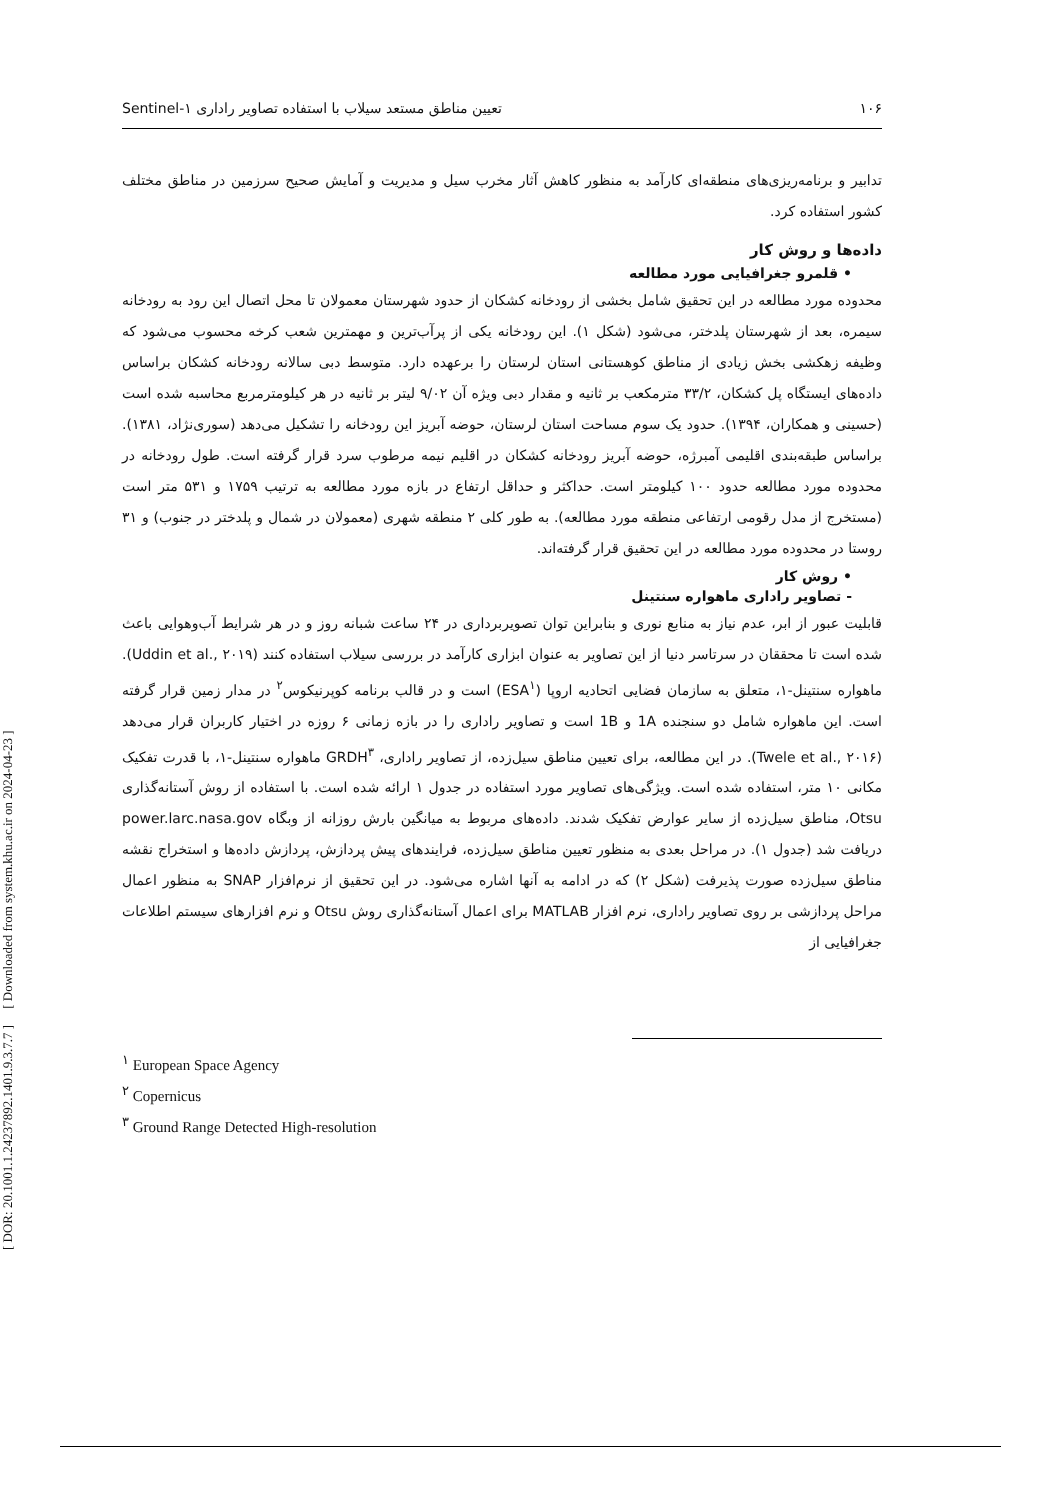[ DOR: 20.1001.1.24237892.1401.9.3.7.7 ] [ Downloaded from system.khu.ac.ir on 2024-04-23 ]
۱۰۶ تعیین مناطق مستعد سیلاب با استفاده تصاویر راداری ۱-Sentinel
تدابیر و برنامه‌ریزی‌های منطقه‌ای کارآمد به منظور کاهش آثار مخرب سیل و مدیریت و آمایش صحیح سرزمین در مناطق مختلف کشور استفاده کرد.
داده‌ها و روش کار
• قلمرو جغرافیایی مورد مطالعه
محدوده مورد مطالعه در این تحقیق شامل بخشی از رودخانه کشکان از حدود شهرستان معمولان تا محل اتصال این رود به رودخانه سیمره، بعد از شهرستان پلدختر، می‌شود (شکل ۱). این رودخانه یکی از پرآب‌ترین و مهمترین شعب کرخه محسوب می‌شود که وظیفه زهکشی بخش زیادی از مناطق کوهستانی استان لرستان را برعهده دارد. متوسط دبی سالانه رودخانه کشکان براساس داده‌های ایستگاه پل کشکان، ۳۳/۲ مترمکعب بر ثانیه و مقدار دبی ویژه آن ۹/۰۲ لیتر بر ثانیه در هر کیلومترمربع محاسبه شده است (حسینی و همکاران، ۱۳۹۴). حدود یک سوم مساحت استان لرستان، حوضه آبریز این رودخانه را تشکیل می‌دهد (سوری‌نژاد، ۱۳۸۱). براساس طبقه‌بندی اقلیمی آمبرژه، حوضه آبریز رودخانه کشکان در اقلیم نیمه مرطوب سرد قرار گرفته است. طول رودخانه در محدوده مورد مطالعه حدود ۱۰۰ کیلومتر است. حداکثر و حداقل ارتفاع در بازه مورد مطالعه به ترتیب ۱۷۵۹ و ۵۳۱ متر است (مستخرج از مدل رقومی ارتفاعی منطقه مورد مطالعه). به طور کلی ۲ منطقه شهری (معمولان در شمال و پلدختر در جنوب) و ۳۱ روستا در محدوده مورد مطالعه در این تحقیق قرار گرفته‌اند.
• روش کار
- تصاویر راداری ماهواره سنتینل
قابلیت عبور از ابر، عدم نیاز به منابع نوری و بنابراین توان تصویربرداری در ۲۴ ساعت شبانه روز و در هر شرایط آب‌وهوایی باعث شده است تا محققان در سرتاسر دنیا از این تصاویر به عنوان ابزاری کارآمد در بررسی سیلاب استفاده کنند (Uddin et al., ۲۰۱۹). ماهواره سنتینل-۱، متعلق به سازمان فضایی اتحادیه اروپا (ESA<sup>۱</sup>) است و در قالب برنامه کوپرنیکوس<sup>۲</sup> در مدار زمین قرار گرفته است. این ماهواره شامل دو سنجنده 1A و 1B است و تصاویر راداری را در بازه زمانی ۶ روزه در اختیار کاربران قرار می‌دهد (Twele et al., ۲۰۱۶). در این مطالعه، برای تعیین مناطق سیل‌زده، از تصاویر راداری، GRDH<sup>۳</sup> ماهواره سنتینل-۱، با قدرت تفکیک مکانی ۱۰ متر، استفاده شده است. ویژگی‌های تصاویر مورد استفاده در جدول ۱ ارائه شده است. با استفاده از روش آستانه‌گذاری Otsu، مناطق سیل‌زده از سایر عوارض تفکیک شدند. داده‌های مربوط به میانگین بارش روزانه از وبگاه power.larc.nasa.gov دریافت شد (جدول ۱). در مراحل بعدی به منظور تعیین مناطق سیل‌زده، فرایندهای پیش پردازش، پردازش داده‌ها و استخراج نقشه مناطق سیل‌زده صورت پذیرفت (شکل ۲) که در ادامه به آنها اشاره می‌شود. در این تحقیق از نرم‌افزار SNAP به منظور اعمال مراحل پردازشی بر روی تصاویر راداری، نرم افزار MATLAB برای اعمال آستانه‌گذاری روش Otsu و نرم افزارهای سیستم اطلاعات جغرافیایی از
<sup>۱</sup> European Space Agency
<sup>۲</sup> Copernicus
<sup>۳</sup> Ground Range Detected High-resolution